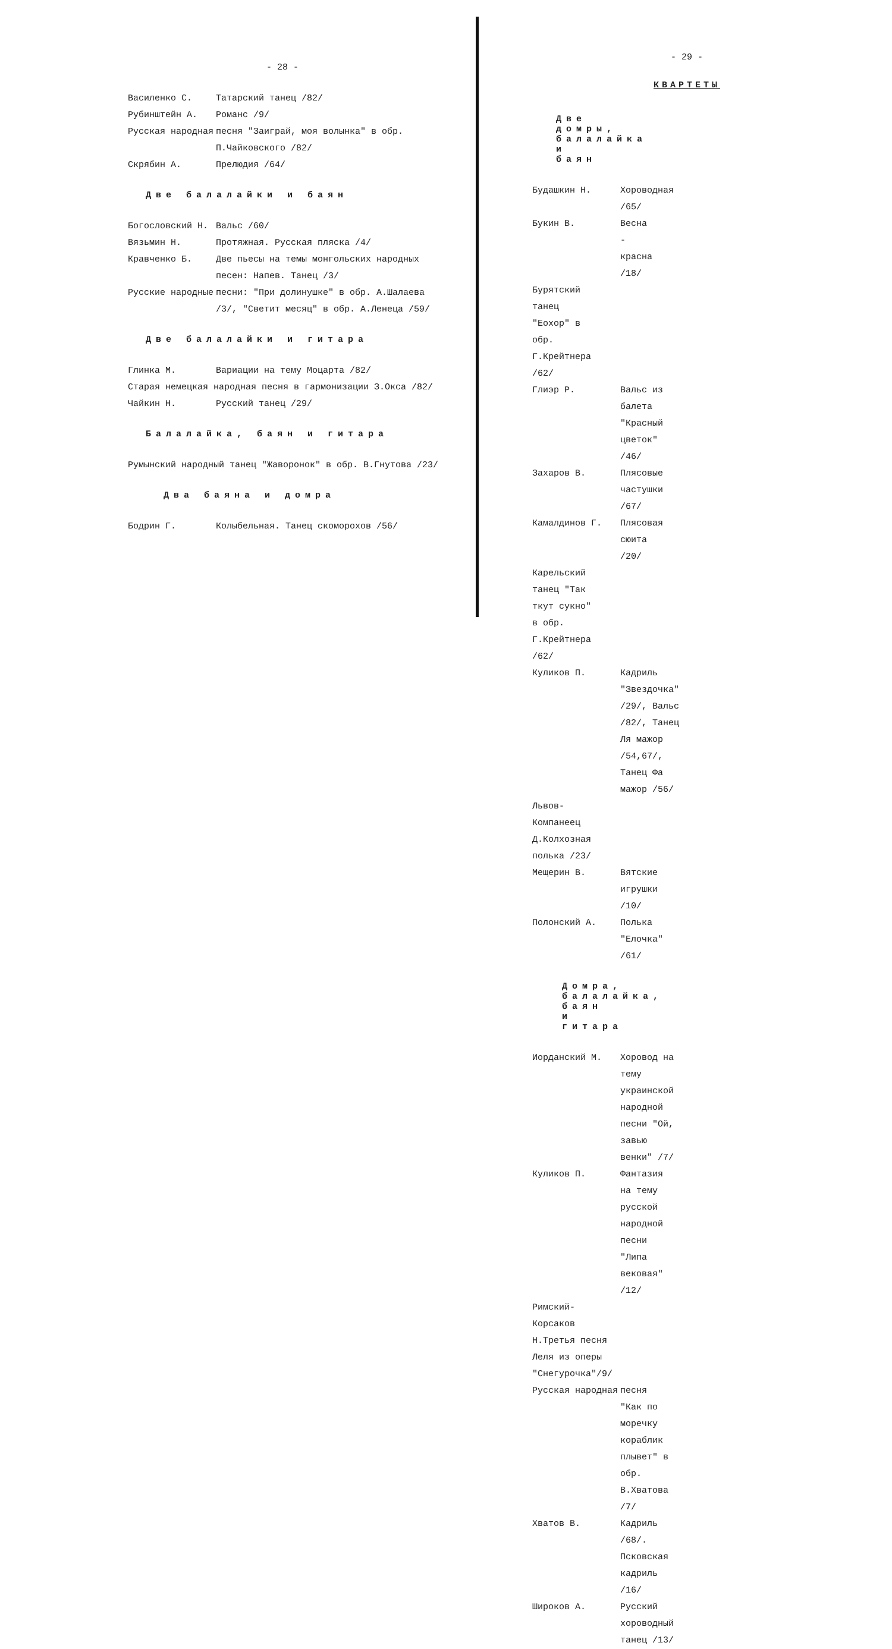- 28 -
Василенко С. Татарский танец /82/
Рубинштейн А. Романс /9/
Русская народная песня "Заиграй, моя волынка" в обр. П.Чайковского /82/
Скрябин А. Прелюдия /64/
Две балалайки и баян
Богословский Н. Вальс /60/
Вязьмин Н. Протяжная. Русская пляска /4/
Кравченко Б. Две пьесы на темы монгольских народных песен: Напев. Танец /3/
Русские народные песни: "При долинушке" в обр. А.Шалаева /3/, "Светит месяц" в обр. А.Ленеца /59/
Две балалайки и гитара
Глинка М. Вариации на тему Моцарта /82/
Старая немецкая народная песня в гармонизации З.Окса /82/
Чайкин Н. Русский танец /29/
Балалайка, баян и гитара
Румынский народный танец "Жаворонок" в обр. В.Гнутова /23/
Два баяна и домра
Бодрин Г. Колыбельная. Танец скоморохов /56/
- 29 -
КВАРТЕТЫ
Две домры, балалайка и баян
Будашкин Н. Хороводная /65/
Букин В. Весна - красна /18/
Бурятский танец "Еохор" в обр. Г.Крейтнера /62/
Глиэр Р. Вальс из балета "Красный цветок" /46/
Захаров В. Плясовые частушки /67/
Камалдинов Г. Плясовая сюита /20/
Карельский танец "Так ткут сукно" в обр. Г.Крейтнера /62/
Куликов П. Кадриль "Звездочка" /29/, Вальс /82/, Танец Ля мажор /54,67/, Танец Фа мажор /56/
Львов-Компанеец Д.Колхозная полька /23/
Мещерин В. Вятские игрушки /10/
Полонский А. Полька "Елочка" /61/
Домра, балалайка, баян и гитара
Иорданский М. Хоровод на тему украинской народной песни "Ой, завью венки" /7/
Куликов П. Фантазия на тему русской народной песни "Липа вековая" /12/
Римский-Корсаков Н.Третья песня Леля из оперы "Снегурочка"/9/
Русская народная песня "Как по моречку кораблик плывет" в обр. В.Хватова /7/
Хватов В. Кадриль /68/. Псковская кадриль /16/
Широков А. Русский хороводный танец /13/